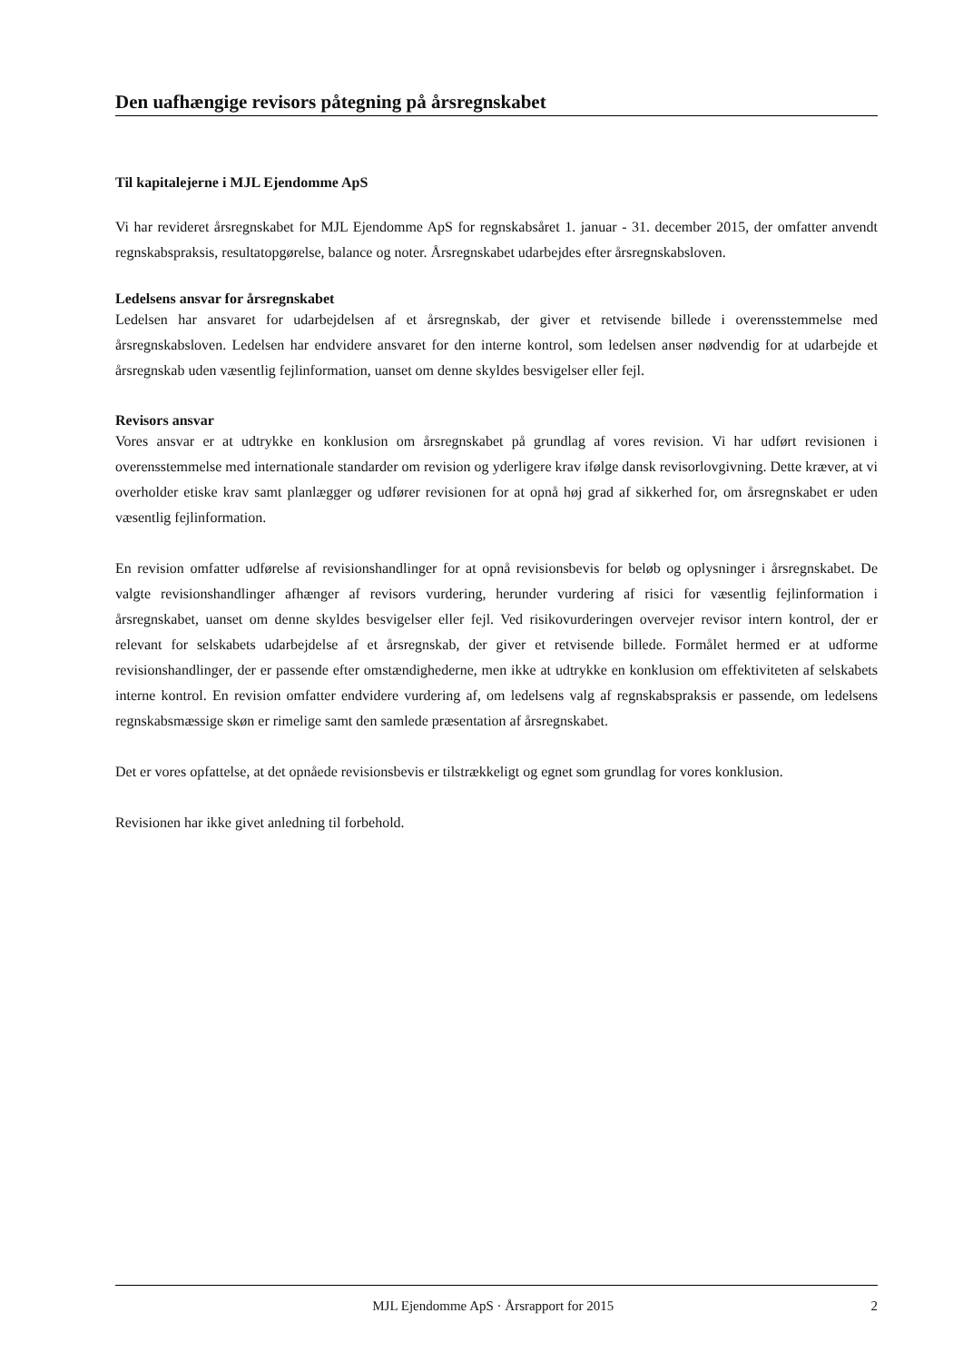Den uafhængige revisors påtegning på årsregnskabet
Til kapitalejerne i MJL Ejendomme ApS
Vi har revideret årsregnskabet for MJL Ejendomme ApS for regnskabsåret 1. januar - 31. december 2015, der omfatter anvendt regnskabspraksis, resultatopgørelse, balance og noter. Årsregnskabet udarbejdes efter årsregnskabsloven.
Ledelsens ansvar for årsregnskabet
Ledelsen har ansvaret for udarbejdelsen af et årsregnskab, der giver et retvisende billede i overensstemmelse med årsregnskabsloven. Ledelsen har endvidere ansvaret for den interne kontrol, som ledelsen anser nødvendig for at udarbejde et årsregnskab uden væsentlig fejlinformation, uanset om denne skyldes besvigelser eller fejl.
Revisors ansvar
Vores ansvar er at udtrykke en konklusion om årsregnskabet på grundlag af vores revision. Vi har udført revisionen i overensstemmelse med internationale standarder om revision og yderligere krav ifølge dansk revisorlovgivning. Dette kræver, at vi overholder etiske krav samt planlægger og udfører revisionen for at opnå høj grad af sikkerhed for, om årsregnskabet er uden væsentlig fejlinformation.
En revision omfatter udførelse af revisionshandlinger for at opnå revisionsbevis for beløb og oplysninger i årsregnskabet. De valgte revisionshandlinger afhænger af revisors vurdering, herunder vurdering af risici for væsentlig fejlinformation i årsregnskabet, uanset om denne skyldes besvigelser eller fejl. Ved risikovurderingen overvejer revisor intern kontrol, der er relevant for selskabets udarbejdelse af et årsregnskab, der giver et retvisende billede. Formålet hermed er at udforme revisionshandlinger, der er passende efter omstændighederne, men ikke at udtrykke en konklusion om effektiviteten af selskabets interne kontrol. En revision omfatter endvidere vurdering af, om ledelsens valg af regnskabspraksis er passende, om ledelsens regnskabsmæssige skøn er rimelige samt den samlede præsentation af årsregnskabet.
Det er vores opfattelse, at det opnåede revisionsbevis er tilstrækkeligt og egnet som grundlag for vores konklusion.
Revisionen har ikke givet anledning til forbehold.
MJL Ejendomme ApS · Årsrapport for 2015 2